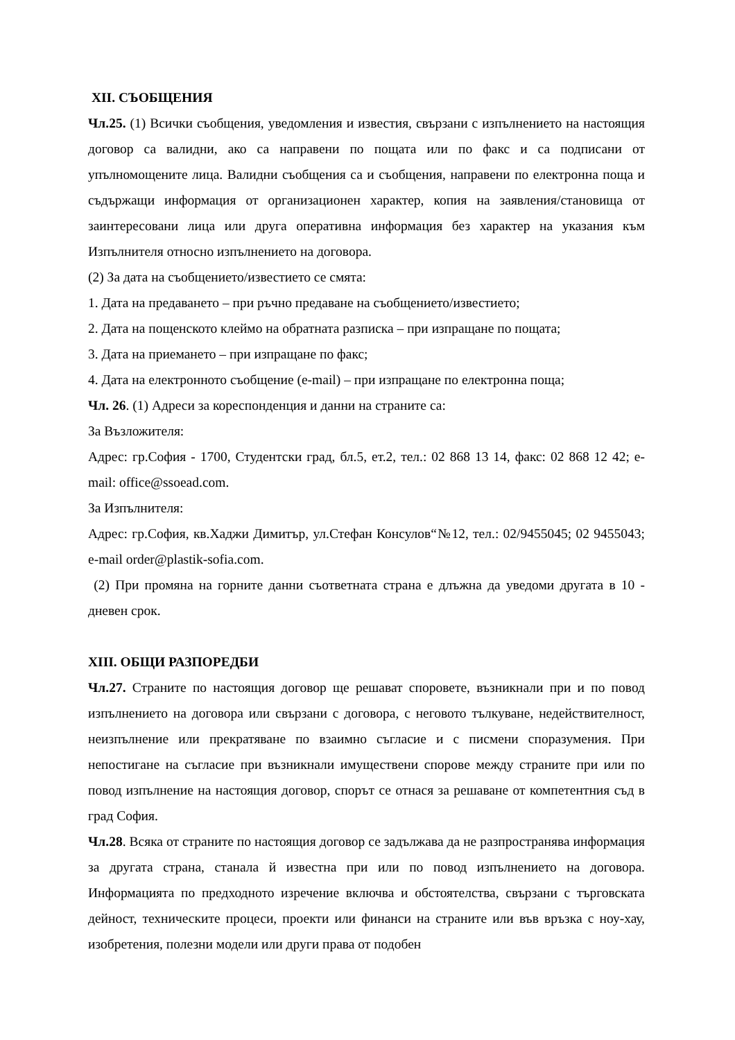XII. СЪОБЩЕНИЯ
Чл.25. (1) Всички съобщения, уведомления и известия, свързани с изпълнението на настоящия договор са валидни, ако са направени по пощата или по факс и са подписани от упълномощените лица. Валидни съобщения са и съобщения, направени по електронна поща и съдържащи информация от организационен характер, копия на заявления/становища от заинтересовани лица или друга оперативна информация без характер на указания към Изпълнителя относно изпълнението на договора.
(2) За дата на съобщението/известието се смята:
1. Дата на предаването – при ръчно предаване на съобщението/известието;
2. Дата на пощенското клеймо на обратната разписка – при изпращане по пощата;
3. Дата на приемането – при изпращане по факс;
4. Дата на електронното съобщение (e-mail) – при изпращане по електронна поща;
Чл. 26. (1) Адреси за кореспонденция и данни на страните са:
За Възложителя:
Адрес: гр.София - 1700, Студентски град, бл.5, ет.2, тел.: 02 868 13 14, факс: 02 868 12 42; e-mail: office@ssoead.com.
За Изпълнителя:
Адрес: гр.София, кв.Хаджи Димитър, ул.Стефан Консулов“№12, тел.: 02/9455045; 02 9455043; e-mail order@plastik-sofia.com.
(2) При промяна на горните данни съответната страна е длъжна да уведоми другата в 10 - дневен срок.
XIII. ОБЩИ РАЗПОРЕДБИ
Чл.27. Страните по настоящия договор ще решават споровете, възникнали при и по повод изпълнението на договора или свързани с договора, с неговото тълкуване, недействителност, неизпълнение или прекратяване по взаимно съгласие и с писмени споразумения. При непостигане на съгласие при възникнали имуществени спорове между страните при или по повод изпълнение на настоящия договор, спорът се отнася за решаване от компетентния съд в град София.
Чл.28. Всяка от страните по настоящия договор се задължава да не разпространява информация за другата страна, станала й известна при или по повод изпълнението на договора. Информацията по предходното изречение включва и обстоятелства, свързани с търговската дейност, техническите процеси, проекти или финанси на страните или във връзка с ноу-хау, изобретения, полезни модели или други права от подобен